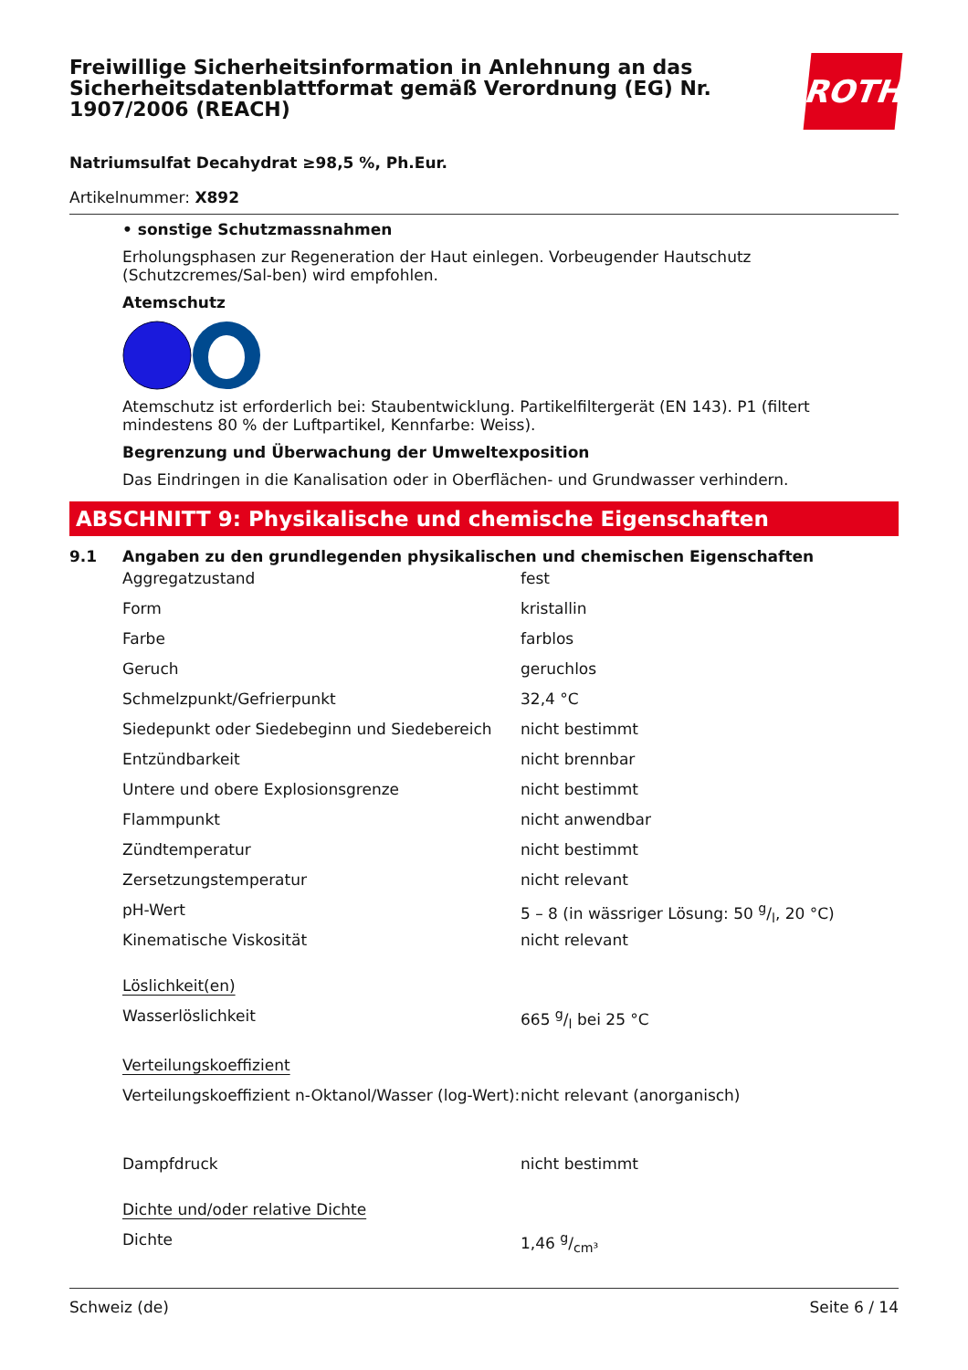Freiwillige Sicherheitsinformation in Anlehnung an das Sicherheitsdatenblattformat gemäß Verordnung (EG) Nr. 1907/2006 (REACH)
ROTH
Natriumsulfat Decahydrat ≥98,5 %, Ph.Eur.
Artikelnummer: X892
• sonstige Schutzmassnahmen
Erholungsphasen zur Regeneration der Haut einlegen. Vorbeugender Hautschutz (Schutzcremes/Sal-ben) wird empfohlen.
Atemschutz
Atemschutz ist erforderlich bei: Staubentwicklung. Partikelfiltergerät (EN 143). P1 (filtert mindestens 80 % der Luftpartikel, Kennfarbe: Weiss).
Begrenzung und Überwachung der Umweltexposition
Das Eindringen in die Kanalisation oder in Oberflächen- und Grundwasser verhindern.
ABSCHNITT 9: Physikalische und chemische Eigenschaften
9.1 Angaben zu den grundlegenden physikalischen und chemischen Eigenschaften
| Aggregatzustand | fest |
| Form | kristallin |
| Farbe | farblos |
| Geruch | geruchlos |
| Schmelzpunkt/Gefrierpunkt | 32,4 °C |
| Siedepunkt oder Siedebeginn und Siedebereich | nicht bestimmt |
| Entzündbarkeit | nicht brennbar |
| Untere und obere Explosionsgrenze | nicht bestimmt |
| Flammpunkt | nicht anwendbar |
| Zündtemperatur | nicht bestimmt |
| Zersetzungstemperatur | nicht relevant |
| pH-Wert | 5 – 8 (in wässriger Lösung: 50 g/l, 20 °C) |
| Kinematische Viskosität | nicht relevant |
| Löslichkeit(en) | |
| Wasserlöslichkeit | 665 g/l bei 25 °C |
| Verteilungskoeffizient | |
| Verteilungskoeffizient n-Oktanol/Wasser (log-Wert): | nicht relevant (anorganisch) |
| Dampfdruck | nicht bestimmt |
| Dichte und/oder relative Dichte | |
| Dichte | 1,46 g/cm³ |
Schweiz (de) Seite 6 / 14